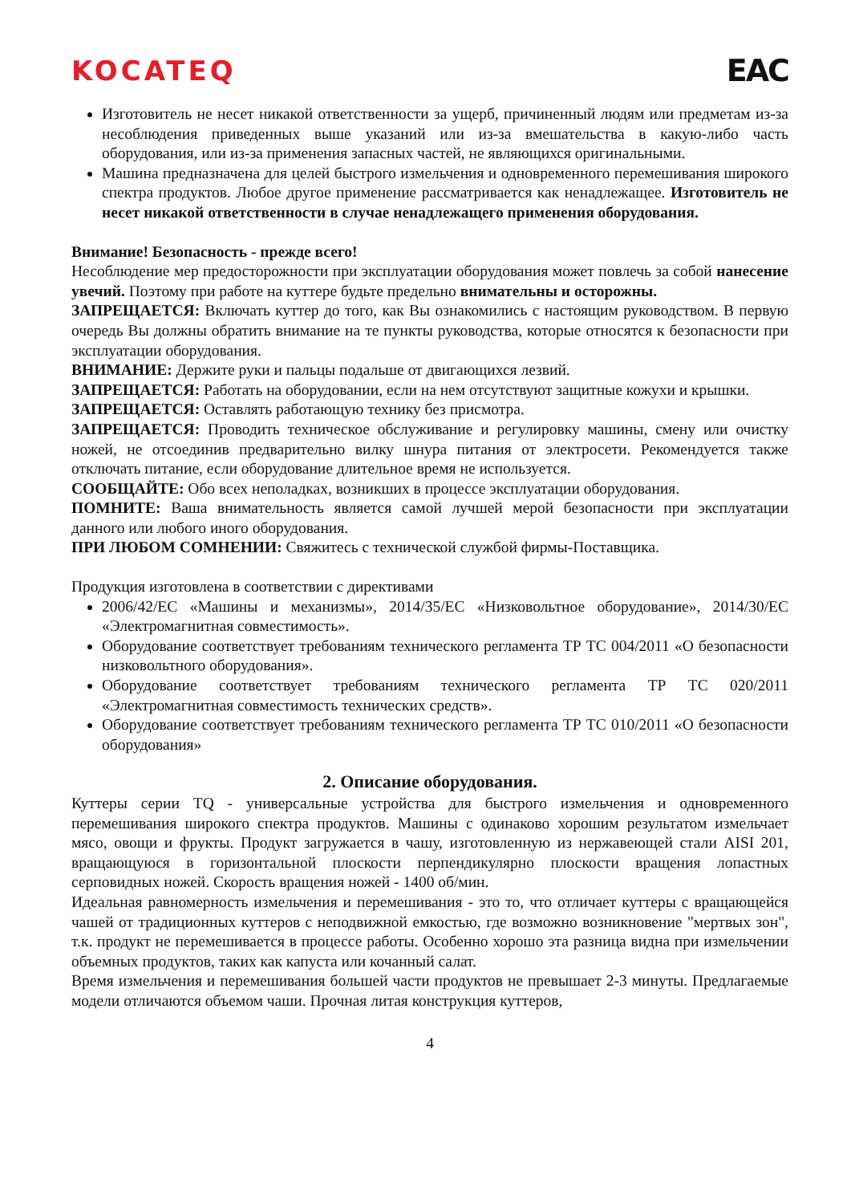KOCATEQ EAC
Изготовитель не несет никакой ответственности за ущерб, причиненный людям или предметам из-за несоблюдения приведенных выше указаний или из-за вмешательства в какую-либо часть оборудования, или из-за применения запасных частей, не являющихся оригинальными.
Машина предназначена для целей быстрого измельчения и одновременного перемешивания широкого спектра продуктов. Любое другое применение рассматривается как ненадлежащее. Изготовитель не несет никакой ответственности в случае ненадлежащего применения оборудования.
Внимание! Безопасность - прежде всего!
Несоблюдение мер предосторожности при эксплуатации оборудования может повлечь за собой нанесение увечий. Поэтому при работе на куттере будьте предельно внимательны и осторожны.
ЗАПРЕЩАЕТСЯ: Включать куттер до того, как Вы ознакомились с настоящим руководством. В первую очередь Вы должны обратить внимание на те пункты руководства, которые относятся к безопасности при эксплуатации оборудования.
ВНИМАНИЕ: Держите руки и пальцы подальше от двигающихся лезвий.
ЗАПРЕЩАЕТСЯ: Работать на оборудовании, если на нем отсутствуют защитные кожухи и крышки.
ЗАПРЕЩАЕТСЯ: Оставлять работающую технику без присмотра.
ЗАПРЕЩАЕТСЯ: Проводить техническое обслуживание и регулировку машины, смену или очистку ножей, не отсоединив предварительно вилку шнура питания от электросети. Рекомендуется также отключать питание, если оборудование длительное время не используется.
СООБЩАЙТЕ: Обо всех неполадках, возникших в процессе эксплуатации оборудования.
ПОМНИТЕ: Ваша внимательность является самой лучшей мерой безопасности при эксплуатации данного или любого иного оборудования.
ПРИ ЛЮБОМ СОМНЕНИИ: Свяжитесь с технической службой фирмы-Поставщика.
Продукция изготовлена в соответствии с директивами
2006/42/ЕС «Машины и механизмы», 2014/35/ЕС «Низковольтное оборудование», 2014/30/ЕС «Электромагнитная совместимость».
Оборудование соответствует требованиям технического регламента ТР ТС 004/2011 «О безопасности низковольтного оборудования».
Оборудование соответствует требованиям технического регламента ТР ТС 020/2011 «Электромагнитная совместимость технических средств».
Оборудование соответствует требованиям технического регламента ТР ТС 010/2011 «О безопасности оборудования»
2. Описание оборудования.
Куттеры серии TQ - универсальные устройства для быстрого измельчения и одновременного перемешивания широкого спектра продуктов. Машины с одинаково хорошим результатом измельчает мясо, овощи и фрукты. Продукт загружается в чашу, изготовленную из нержавеющей стали AISI 201, вращающуюся в горизонтальной плоскости перпендикулярно плоскости вращения лопастных серповидных ножей. Скорость вращения ножей - 1400 об/мин.
Идеальная равномерность измельчения и перемешивания - это то, что отличает куттеры с вращающейся чашей от традиционных куттеров с неподвижной емкостью, где возможно возникновение "мертвых зон", т.к. продукт не перемешивается в процессе работы. Особенно хорошо эта разница видна при измельчении объемных продуктов, таких как капуста или кочанный салат.
Время измельчения и перемешивания большей части продуктов не превышает 2-3 минуты. Предлагаемые модели отличаются объемом чаши. Прочная литая конструкция куттеров,
4